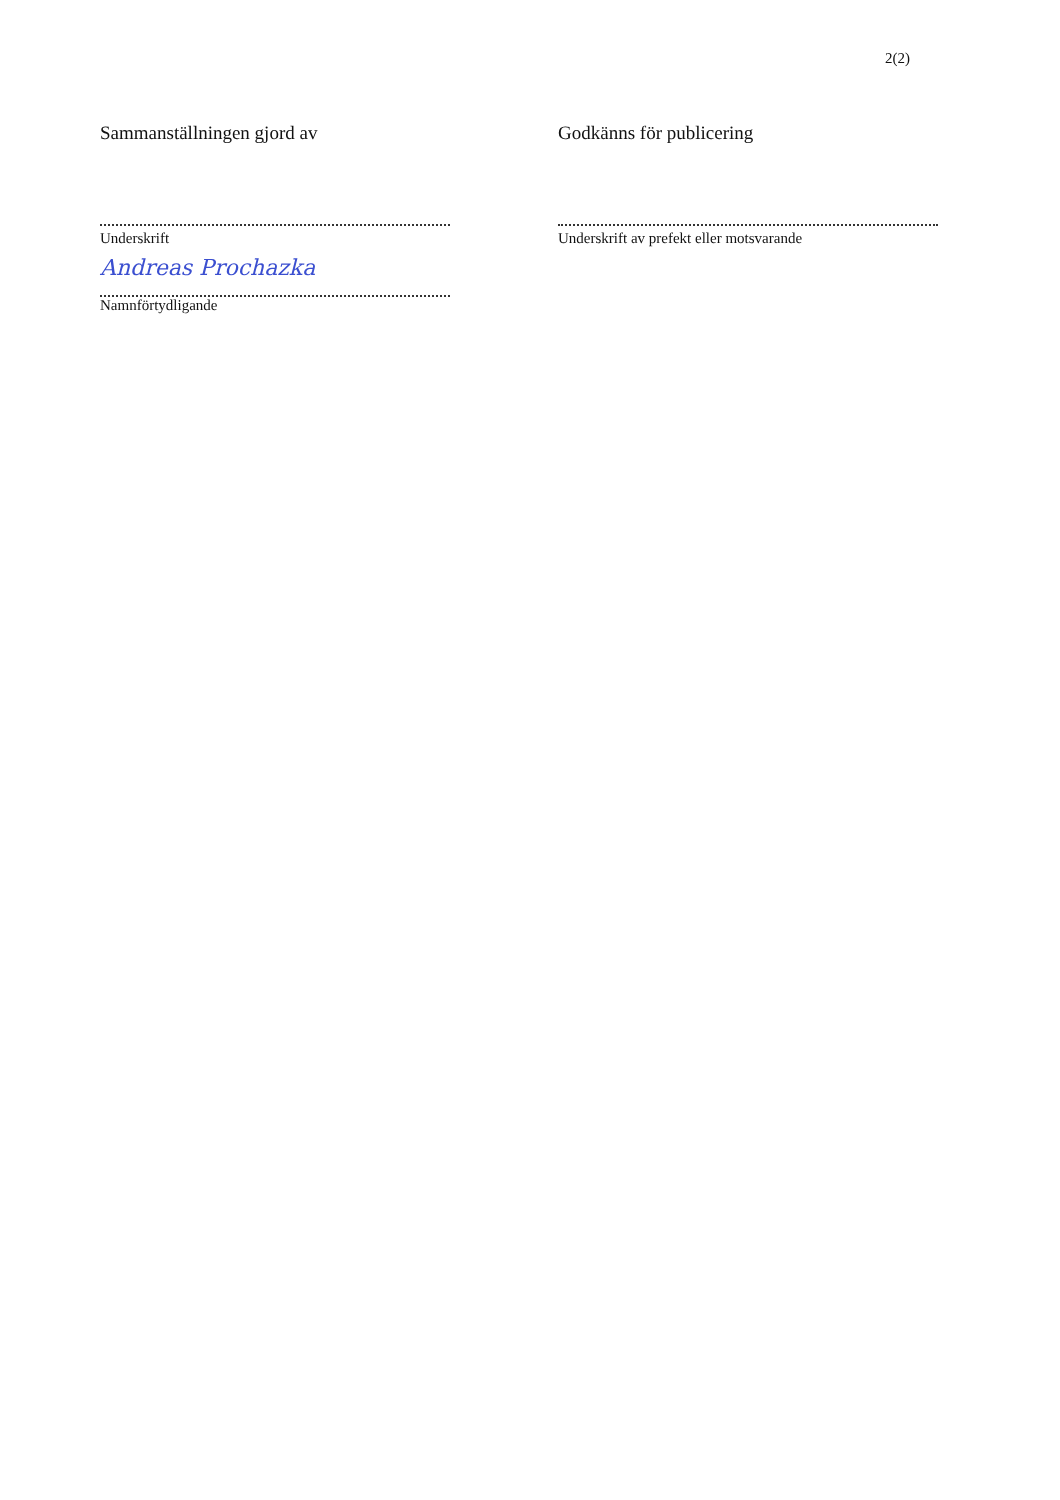2(2)
Sammanställningen gjord av
Underskrift
Andreas Prochazka
Namnförtydligande
Godkänns för publicering
Underskrift av prefekt eller motsvarande